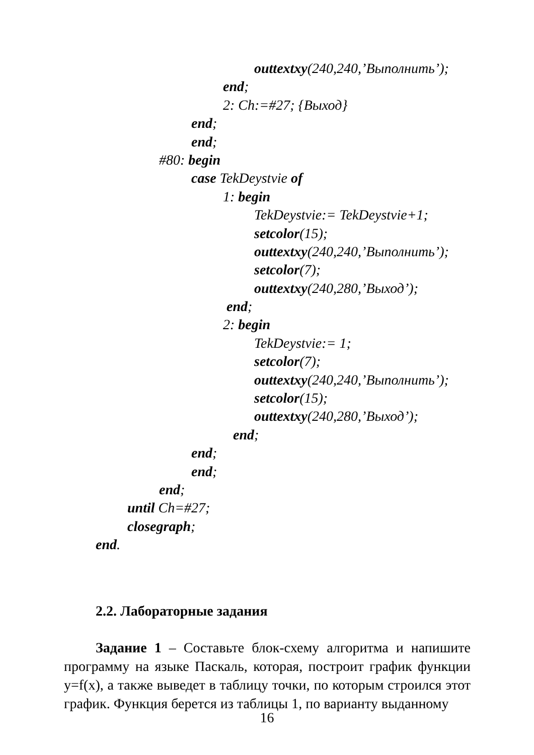outtextxy(240,240,’Выполнить’);
end;
2: Ch:=#27; {Выход}
end;
end;
#80: begin
case TekDeystvie of
1: begin
TekDeystvie:= TekDeystvie+1;
setcolor(15);
outtextxy(240,240,’Выполнить’);
setcolor(7);
outtextxy(240,280,’Выход’);
end;
2: begin
TekDeystvie:= 1;
setcolor(7);
outtextxy(240,240,’Выполнить’);
setcolor(15);
outtextxy(240,280,’Выход’);
end;
end;
end;
end;
until Ch=#27;
closegraph;
end.
2.2. Лабораторные задания
Задание 1 – Составьте блок-схему алгоритма и напишите программу на языке Паскаль, которая, построит график функции y=f(x), а также выведет в таблицу точки, по которым строился этот график. Функция берется из таблицы 1, по варианту выданному
16